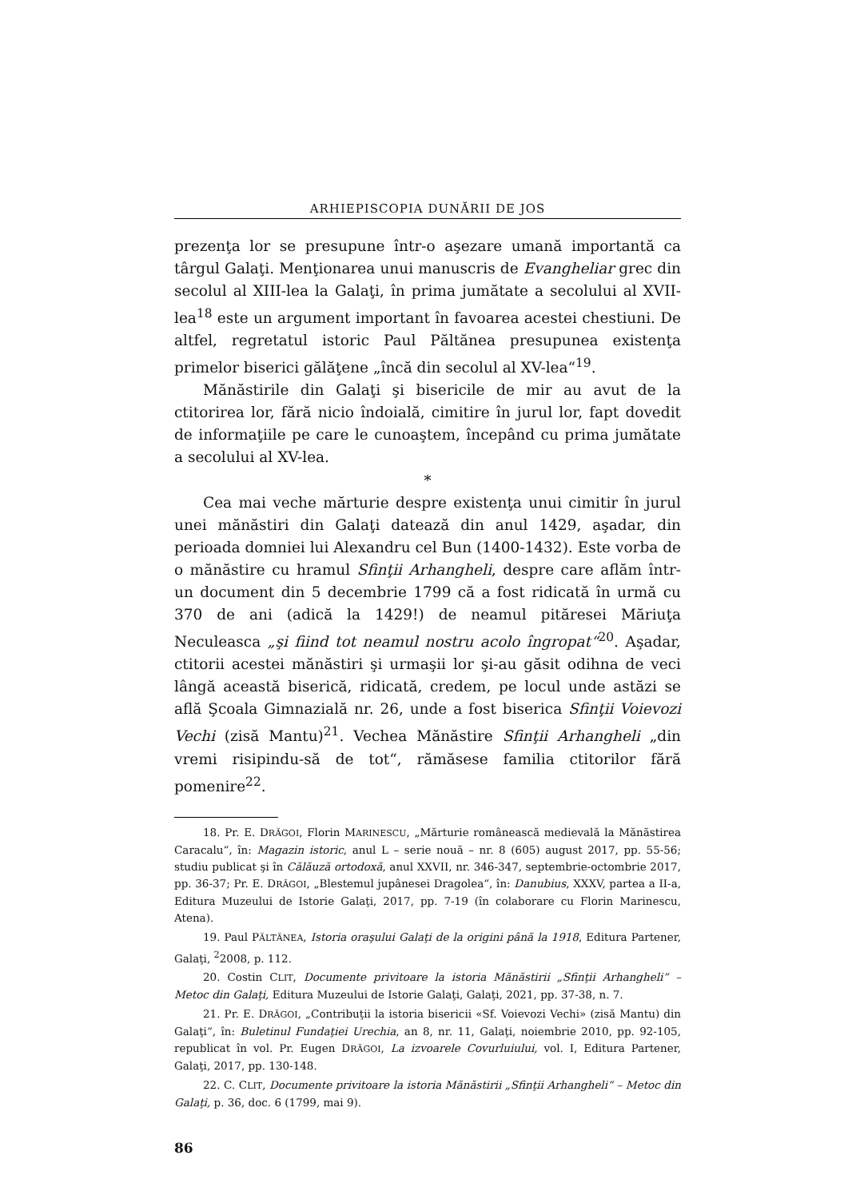ARHIEPISCOPIA DUNĂRII DE JOS
prezenţa lor se presupune într-o aşezare umană importantă ca târgul Galaţi. Menţionarea unui manuscris de Evangheliar grec din secolul al XIII-lea la Galaţi, în prima jumătate a secolului al XVII-lea<sup>18</sup> este un argument important în favoarea acestei chestiuni. De altfel, regretatul istoric Paul Păltănea presupunea existenţa primelor biserici gălăţene „încă din secolul al XV-lea“<sup>19</sup>.
Mănăstirile din Galaţi şi bisericile de mir au avut de la ctitorirea lor, fără nicio îndoială, cimitire în jurul lor, fapt dovedit de informaţiile pe care le cunoaştem, începând cu prima jumătate a secolului al XV-lea.
*
Cea mai veche mărturie despre existenţa unui cimitir în jurul unei mănăstiri din Galaţi datează din anul 1429, aşadar, din perioada domniei lui Alexandru cel Bun (1400-1432). Este vorba de o mănăstire cu hramul Sfinţii Arhangheli, despre care aflăm într-un document din 5 decembrie 1799 că a fost ridicată în urmă cu 370 de ani (adică la 1429!) de neamul pităresei Măriuţa Neculeasca „şi fiind tot neamul nostru acolo îngropat“<sup>20</sup>. Aşadar, ctitorii acestei mănăstiri şi urmaşii lor şi-au găsit odihna de veci lângă această biserică, ridicată, credem, pe locul unde astăzi se află Şcoala Gimnazială nr. 26, unde a fost biserica Sfinţii Voievozi Vechi (zisă Mantu)<sup>21</sup>. Vechea Mănăstire Sfinţii Arhangheli „din vremi risipindu-să de tot“, rămăsese familia ctitorilor fără pomenire<sup>22</sup>.
18. Pr. E. DRĂGOI, Florin MARINESCU, „Mărturie românească medievală la Mănăstirea Caracalu“, în: Magazin istoric, anul L – serie nouă – nr. 8 (605) august 2017, pp. 55-56; studiu publicat şi în Călăuză ortodoxă, anul XXVII, nr. 346-347, septembrie-octombrie 2017, pp. 36-37; Pr. E. DRĂGOI, „Blestemul jupânesei Dragolea“, în: Danubius, XXXV, partea a II-a, Editura Muzeului de Istorie Galaţi, 2017, pp. 7-19 (în colaborare cu Florin Marinescu, Atena).
19. Paul PĂLTĂNEA, Istoria oraşului Galaţi de la origini până la 1918, Editura Partener, Galaţi, <sup>2</sup>2008, p. 112.
20. Costin CLIT, Documente privitoare la istoria Mănăstirii „Sfinţii Arhangheli“ – Metoc din Galaţi, Editura Muzeului de Istorie Galaţi, Galaţi, 2021, pp. 37-38, n. 7.
21. Pr. E. DRĂGOI, „Contribuţii la istoria bisericii «Sf. Voievozi Vechi» (zisă Mantu) din Galaţi“, în: Buletinul Fundaţiei Urechia, an 8, nr. 11, Galaţi, noiembrie 2010, pp. 92-105, republicat în vol. Pr. Eugen DRĂGOI, La izvoarele Covurluiului, vol. I, Editura Partener, Galaţi, 2017, pp. 130-148.
22. C. CLIT, Documente privitoare la istoria Mănăstirii „Sfinţii Arhangheli“ – Metoc din Galaţi, p. 36, doc. 6 (1799, mai 9).
86